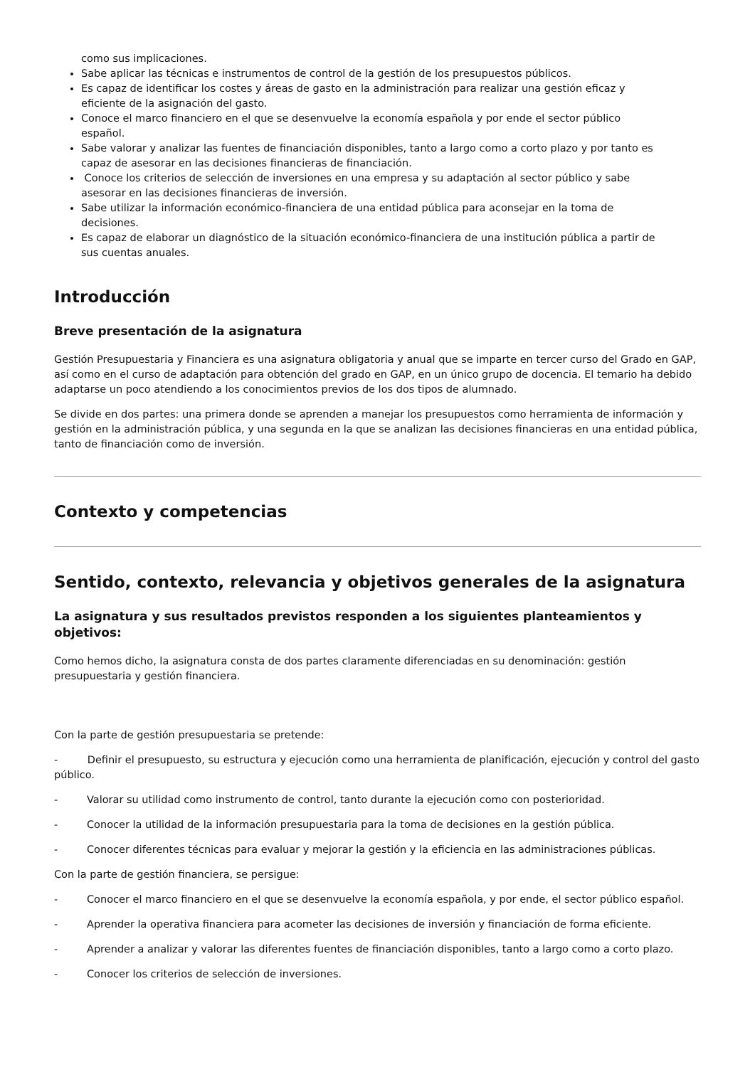como sus implicaciones.
Sabe aplicar las técnicas e instrumentos de control de la gestión de los presupuestos públicos.
Es capaz de identificar los costes y áreas de gasto en la administración para realizar una gestión eficaz y eficiente de la asignación del gasto.
Conoce el marco financiero en el que se desenvuelve la economía española y por ende el sector público español.
Sabe valorar y analizar las fuentes de financiación disponibles, tanto a largo como a corto plazo y por tanto es capaz de asesorar en las decisiones financieras de financiación.
Conoce los criterios de selección de inversiones en una empresa y su adaptación al sector público y sabe asesorar en las decisiones financieras de inversión.
Sabe utilizar la información económico-financiera de una entidad pública para aconsejar en la toma de decisiones.
Es capaz de elaborar un diagnóstico de la situación económico-financiera de una institución pública a partir de sus cuentas anuales.
Introducción
Breve presentación de la asignatura
Gestión Presupuestaria y Financiera es una asignatura obligatoria y anual que se imparte en tercer curso del Grado en GAP, así como en el curso de adaptación para obtención del grado en GAP, en un único grupo de docencia. El temario ha debido adaptarse un poco atendiendo a los conocimientos previos de los dos tipos de alumnado.
Se divide en dos partes: una primera donde se aprenden a manejar los presupuestos como herramienta de información y gestión en la administración pública, y una segunda en la que se analizan las decisiones financieras en una entidad pública, tanto de financiación como de inversión.
Contexto y competencias
Sentido, contexto, relevancia y objetivos generales de la asignatura
La asignatura y sus resultados previstos responden a los siguientes planteamientos y objetivos:
Como hemos dicho, la asignatura consta de dos partes claramente diferenciadas en su denominación: gestión presupuestaria y gestión financiera.
Con la parte de gestión presupuestaria se pretende:
- Definir el presupuesto, su estructura y ejecución como una herramienta de planificación, ejecución y control del gasto público.
- Valorar su utilidad como instrumento de control, tanto durante la ejecución como con posterioridad.
- Conocer la utilidad de la información presupuestaria para la toma de decisiones en la gestión pública.
- Conocer diferentes técnicas para evaluar y mejorar la gestión y la eficiencia en las administraciones públicas.
Con la parte de gestión financiera, se persigue:
- Conocer el marco financiero en el que se desenvuelve la economía española, y por ende, el sector público español.
- Aprender la operativa financiera para acometer las decisiones de inversión y financiación de forma eficiente.
- Aprender a analizar y valorar las diferentes fuentes de financiación disponibles, tanto a largo como a corto plazo.
- Conocer los criterios de selección de inversiones.